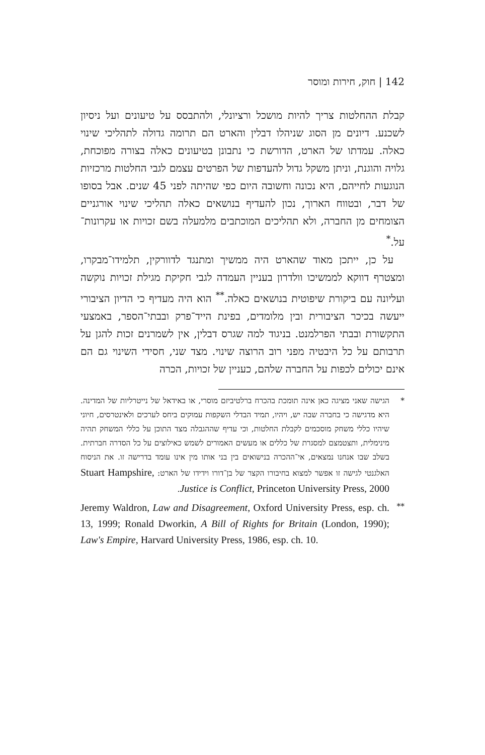142 | חוק, חירות ומוסר
קבלת ההחלטות צריך להיות מושכל ורציונלי, ולהתבסס על טיעונים ועל ניסיון לשכנע. דיונים מן הסוג שניהלו דבלין והארט הם תרומה גדולה לתהליכי שינוי כאלה. עמדתו של הארט, הדורשת כי נתבונן בטיעונים כאלה בצורה מפוכחת, גלויה והוגנת, וניתן משקל גדול להעדפות של הפרטים עצמם לגבי החלטות מרכזיות הנוגעות לחייהם, היא נכונה וחשובה היום כפי שהיתה לפני 45 שנים. אבל בסופו של דבר, ובטווח הארוך, נכון להעדיף בנושאים כאלה תהליכי שינוי אורגניים הצומחים מן החברה, ולא תהליכים המוכתבים מלמעלה בשם זכויות או עקרונות־על.<sup>*</sup>
על כן, ייתכן מאוד שהארט היה ממשיך ומתנגד לדוורקין, תלמידו־מבקרו, ומצטרף דווקא לממשיכו וולדרון בעניין העמדה לגבי חקיקת מגילת זכויות נוקשה ועליונה עם ביקורת שיפוטית בנושאים כאלה.<sup>**</sup> הוא היה מעדיף כי הדיון הציבורי ייעשה בכיכר הציבורית ובין מלומדים, בפינת הייד־פרק ובבתי־הספר, באמצעי התקשורת ובבתי הפרלמנט. בניגוד למה שגרס דבלין, אין לשמרנים זכות להגן על תרבותם על כל היבטיה מפני רוב הרוצה שינוי. מצד שני, חסידי השינוי גם הם אינם יכולים לכפות על החברה שלהם, כעניין של זכויות, הכרה
* הגישה שאני מציגה כאן אינה תומכת בהכרח ברלטיביזם מוסרי, או באידאל של נייטרליות של המדינה. היא מדגישה כי בחברה שבה יש, ויהיו, תמיד הבדלי השקפות עמוקים ביחס לערכים ולאינטרסים, חיוני שיהיו כללי משחק מוסכמים לקבלת החלטות, וכי עדיף שההגבלה מצד התוכן על כללי המשחק תהיה מינימלית, ותצטמצם למסגרת של כללים או מעשים האמורים לשמש כאילוצים על כל הסדרה חברתית. בשלב שבו אנחנו נמצאים, אי־ההכרה בנישואים בין בני אותו מין אינו עומד בדרישה זו. את הניסוח האלגנטי לגישה זו אפשר למצוא בחיבורו הקצר של בן־דורו וידידו של הארט: Stuart Hampshire, Justice is Conflict, Princeton University Press, 2000.
**
Jeremy Waldron, Law and Disagreement, Oxford University Press, esp. ch. 13, 1999; Ronald Dworkin, A Bill of Rights for Britain (London, 1990); Law's Empire, Harvard University Press, 1986, esp. ch. 10.